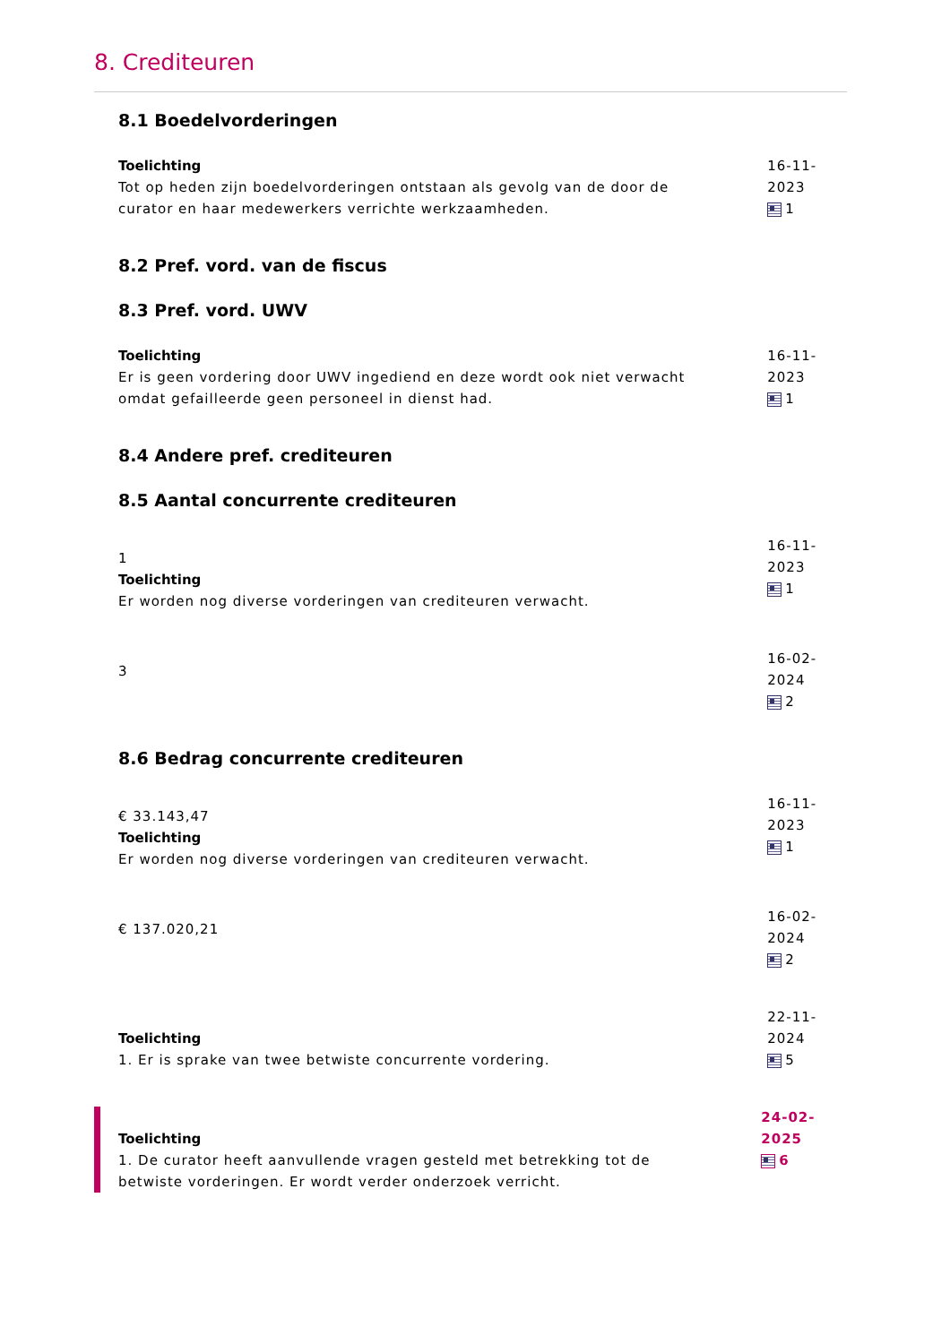8. Crediteuren
8.1 Boedelvorderingen
Toelichting
Tot op heden zijn boedelvorderingen ontstaan als gevolg van de door de curator en haar medewerkers verrichte werkzaamheden.
16-11-2023
1
8.2 Pref. vord. van de fiscus
8.3 Pref. vord. UWV
Toelichting
Er is geen vordering door UWV ingediend en deze wordt ook niet verwacht omdat gefailleerde geen personeel in dienst had.
16-11-2023
1
8.4 Andere pref. crediteuren
8.5 Aantal concurrente crediteuren
1
Toelichting
Er worden nog diverse vorderingen van crediteuren verwacht.
16-11-2023
1
3
16-02-2024
2
8.6 Bedrag concurrente crediteuren
€ 33.143,47
Toelichting
Er worden nog diverse vorderingen van crediteuren verwacht.
16-11-2023
1
€ 137.020,21
16-02-2024
2
Toelichting
1. Er is sprake van twee betwiste concurrente vordering.
22-11-2024
5
Toelichting
1. De curator heeft aanvullende vragen gesteld met betrekking tot de betwiste vorderingen. Er wordt verder onderzoek verricht.
24-02-2025
6